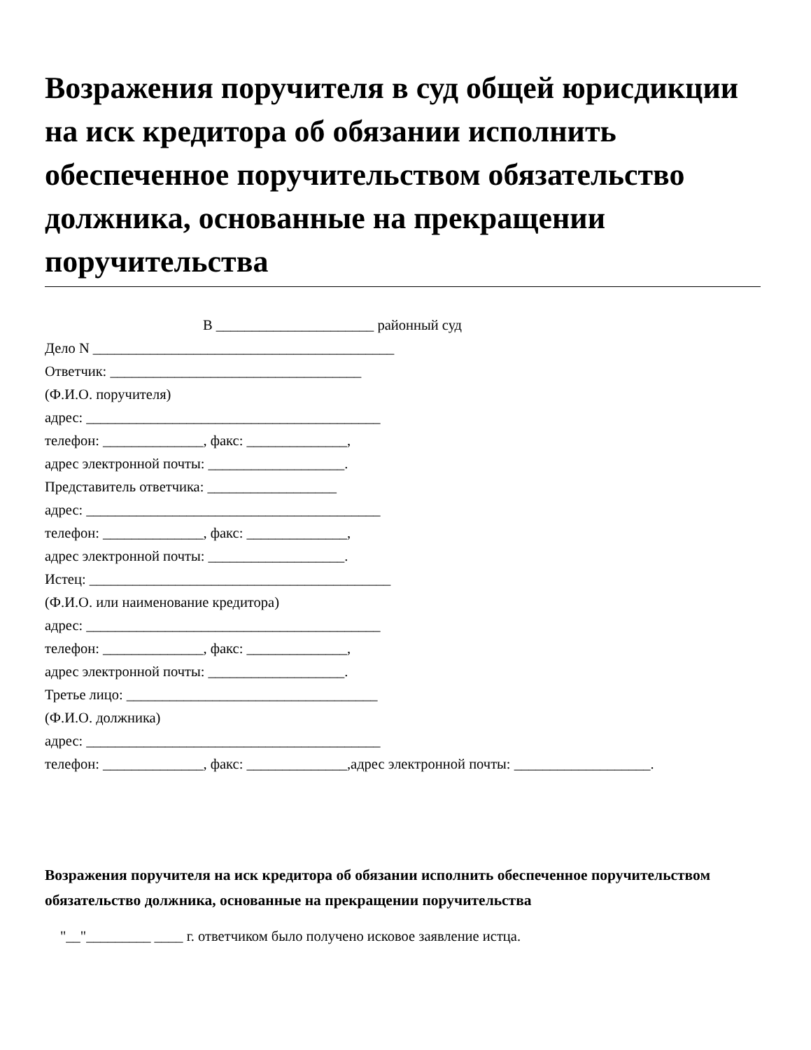Возражения поручителя в суд общей юрисдикции на иск кредитора об обязании исполнить обеспеченное поручительством обязательство должника, основанные на прекращении поручительства
В ______________________ районный суд
Дело N __________________________________________
Ответчик: ___________________________________
(Ф.И.О. поручителя)
адрес: _________________________________________
телефон: ______________, факс: ______________,
адрес электронной почты: ___________________.
Представитель ответчика: __________________
адрес: _________________________________________
телефон: ______________, факс: ______________,
адрес электронной почты: ___________________.
Истец: __________________________________________
(Ф.И.О. или наименование кредитора)
адрес: _________________________________________
телефон: ______________, факс: ______________,
адрес электронной почты: ___________________.
Третье лицо: ___________________________________
(Ф.И.О. должника)
адрес: _________________________________________
телефон: ______________, факс: ______________,адрес электронной почты: ___________________.
Возражения поручителя на иск кредитора об обязании исполнить обеспеченное поручительством обязательство должника, основанные на прекращении поручительства
"__"_________ ____ г. ответчиком было получено исковое заявление истца.